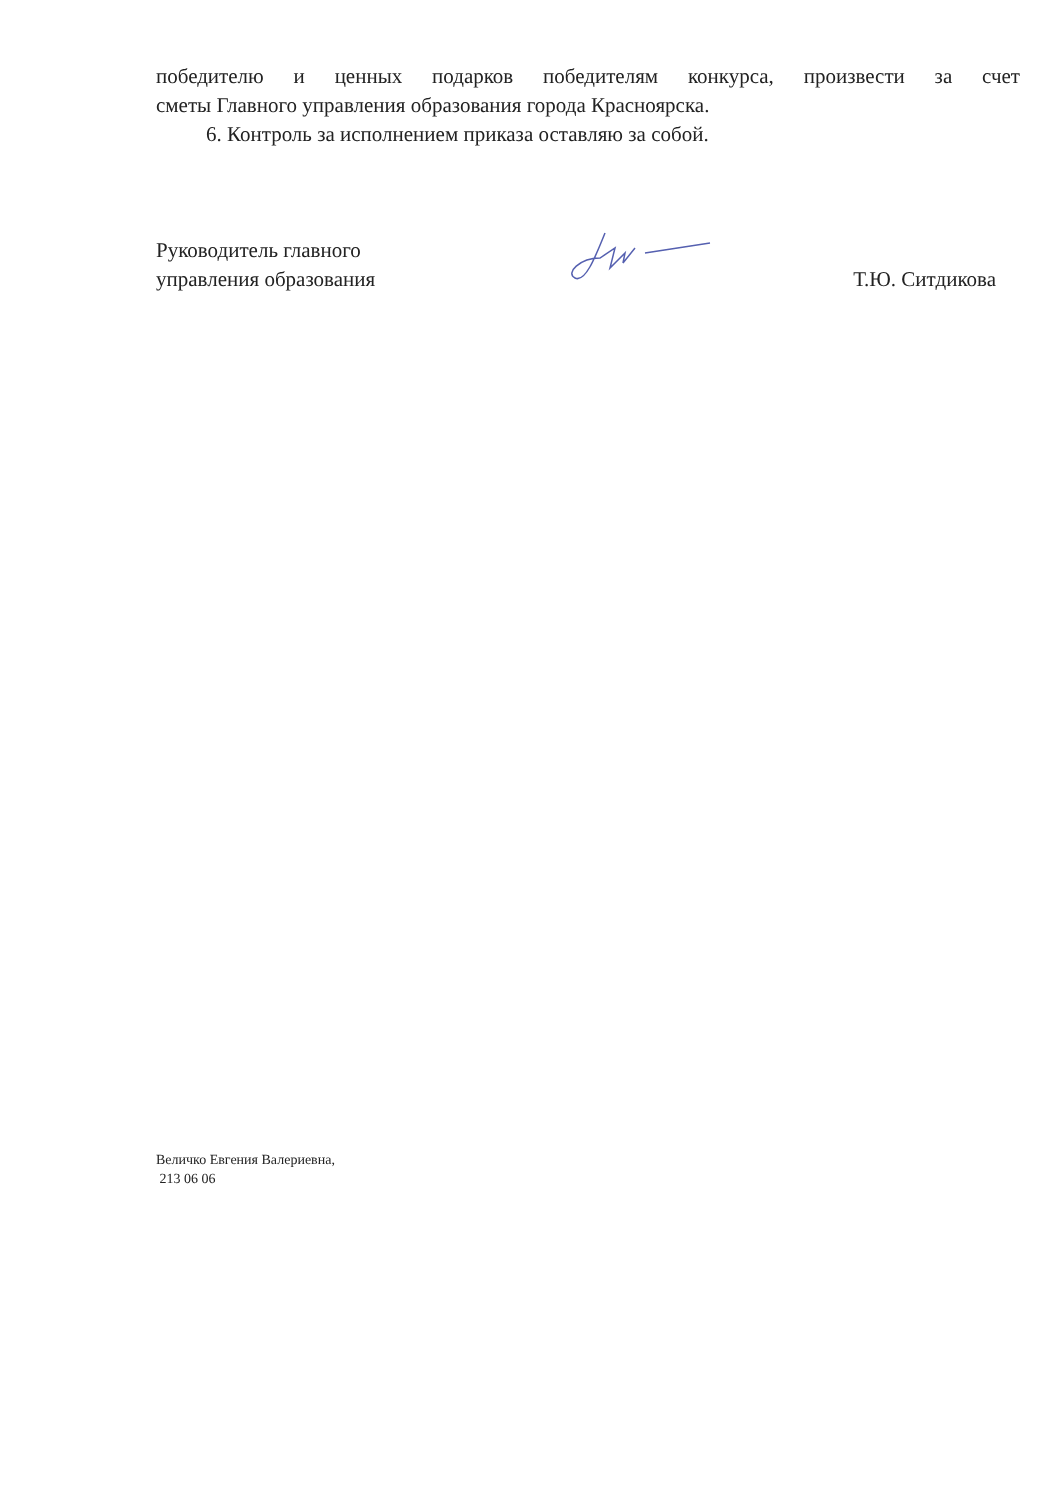победителю и ценных подарков победителям конкурса, произвести за счет
сметы Главного управления образования города Красноярска.
6. Контроль за исполнением приказа оставляю за собой.
Руководитель главного
управления образования
Т.Ю. Ситдикова
Величко Евгения Валериевна,
213 06 06